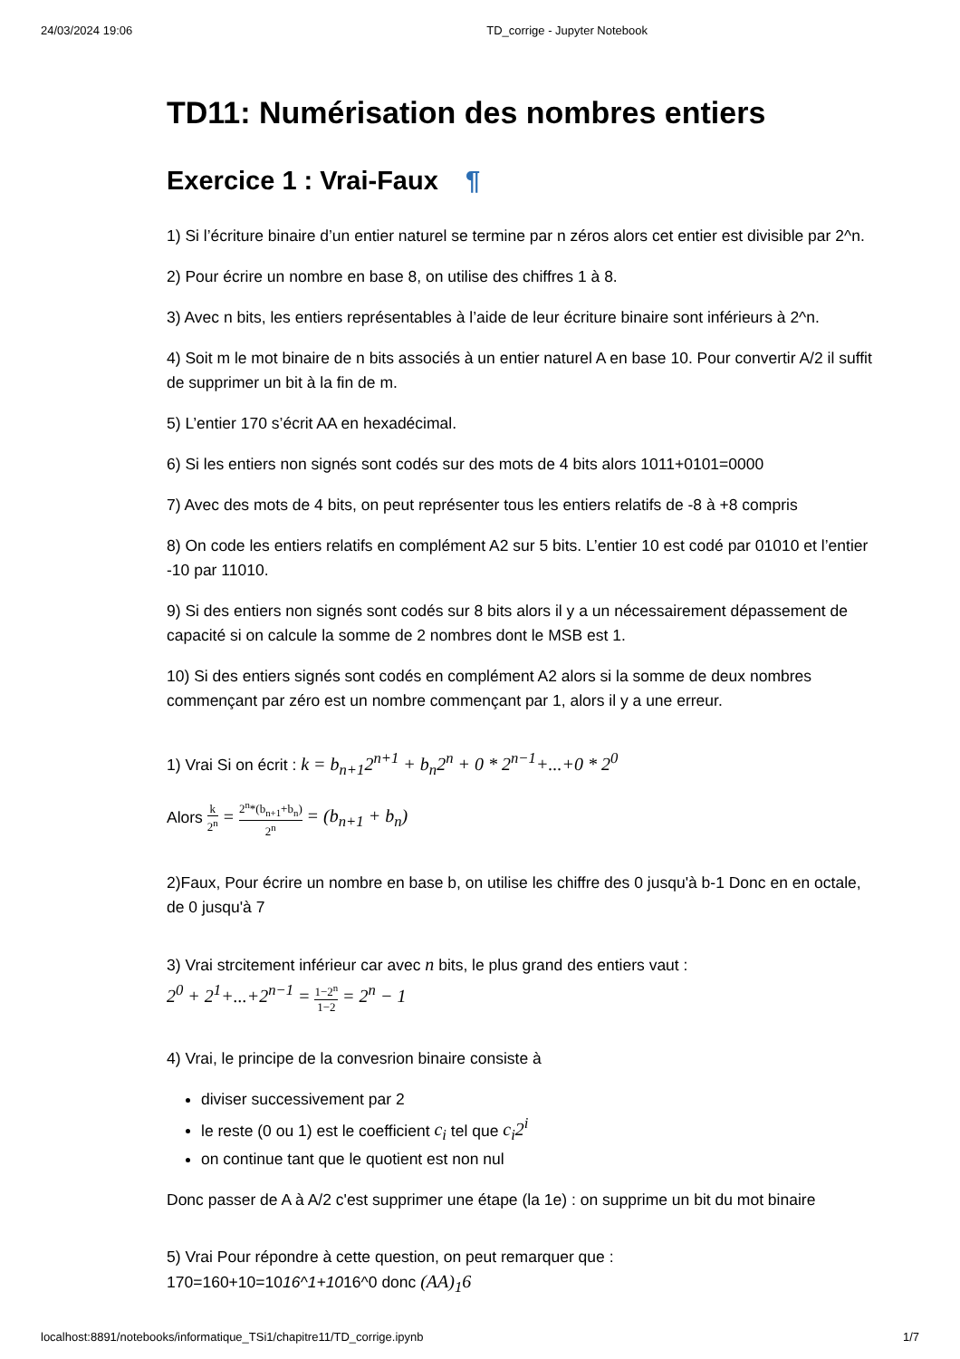24/03/2024 19:06 TD_corrige - Jupyter Notebook
TD11: Numérisation des nombres entiers
Exercice 1 : Vrai-Faux ¶
1) Si l’écriture binaire d’un entier naturel se termine par n zéros alors cet entier est divisible par 2^n.
2) Pour écrire un nombre en base 8, on utilise des chiffres 1 à 8.
3) Avec n bits, les entiers représentables à l’aide de leur écriture binaire sont inférieurs à 2^n.
4) Soit m le mot binaire de n bits associés à un entier naturel A en base 10. Pour convertir A/2 il suffit de supprimer un bit à la fin de m.
5) L’entier 170 s’écrit AA en hexadécimal.
6) Si les entiers non signés sont codés sur des mots de 4 bits alors 1011+0101=0000
7) Avec des mots de 4 bits, on peut représenter tous les entiers relatifs de -8 à +8 compris
8) On code les entiers relatifs en complément A2 sur 5 bits. L’entier 10 est codé par 01010 et l’entier -10 par 11010.
9) Si des entiers non signés sont codés sur 8 bits alors il y a un nécessairement dépassement de capacité si on calcule la somme de 2 nombres dont le MSB est 1.
10) Si des entiers signés sont codés en complément A2 alors si la somme de deux nombres commençant par zéro est un nombre commençant par 1, alors il y a une erreur.
1) Vrai Si on écrit : k = b<sub>n+1</sub>2<sup>n+1</sup> + b<sub>n</sub>2<sup>n</sup> + 0 * 2<sup>n−1</sup>+...+0 * 2<sup>0</sup>
Alors k 2<sup>n</sup> = 2<sup>n</sup>*(b<sub>n+1</sub>+b<sub>n</sub>) 2<sup>n</sup> = (b<sub>n+1</sub> + b<sub>n</sub>)
2)Faux, Pour écrire un nombre en base b, on utilise les chiffre des 0 jusqu'à b-1 Donc en en octale, de 0 jusqu'à 7
3) Vrai strcitement inférieur car avec n bits, le plus grand des entiers vaut :
2<sup>0</sup> + 2<sup>1</sup>+...+2<sup>n−1</sup> = 1−2<sup>n</sup> 1−2 = 2<sup>n</sup> − 1
4) Vrai, le principe de la convesrion binaire consiste à
diviser successivement par 2
le reste (0 ou 1) est le coefficient c<sub>i</sub> tel que c<sub>i</sub>2<sup>i</sup>
on continue tant que le quotient est non nul
Donc passer de A à A/2 c'est supprimer une étape (la 1e) : on supprime un bit du mot binaire
5) Vrai Pour répondre à cette question, on peut remarquer que :
170=160+10=1016^1+1016^0 donc (AA)<sub>1</sub>6
localhost:8891/notebooks/informatique_TSi1/chapitre11/TD_corrige.ipynb 1/7